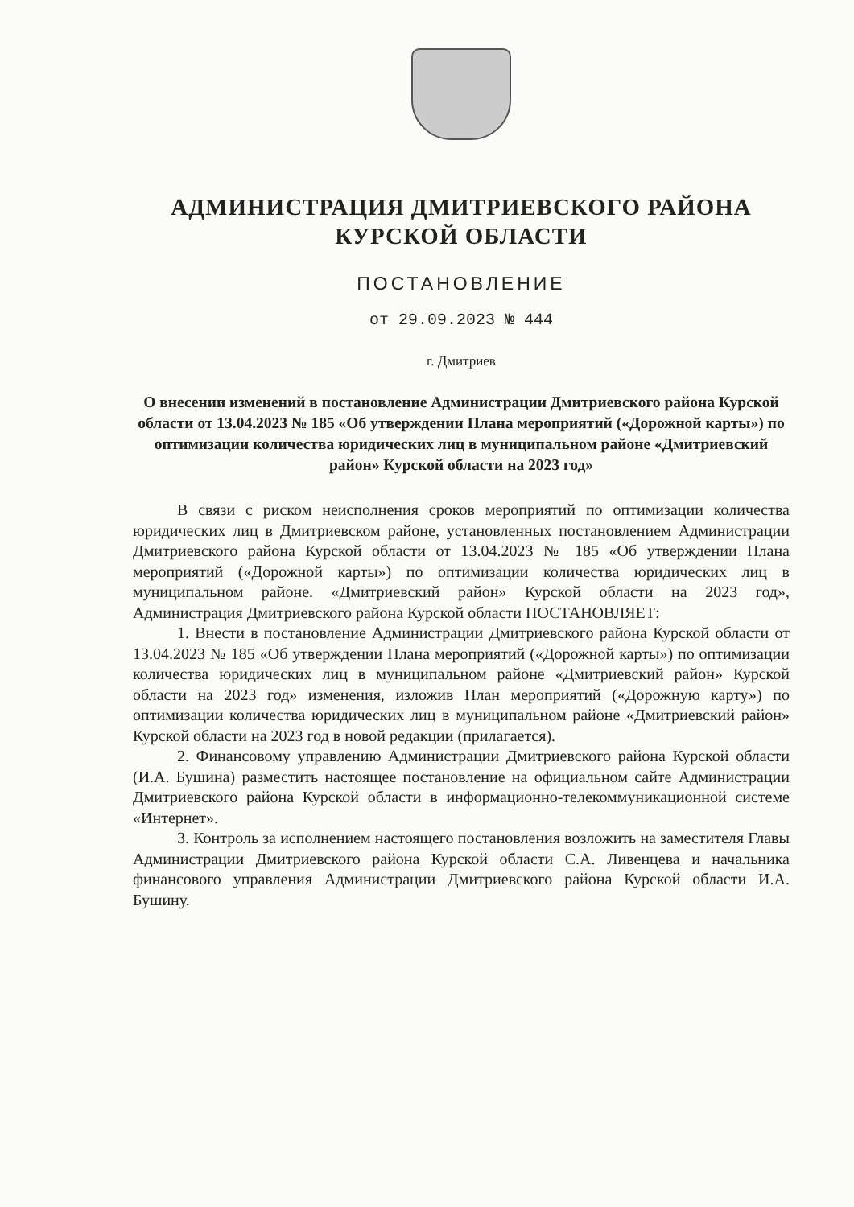АДМИНИСТРАЦИЯ ДМИТРИЕВСКОГО РАЙОНА
КУРСКОЙ ОБЛАСТИ
ПОСТАНОВЛЕНИЕ
от 29.09.2023 № 444
г. Дмитриев
О внесении изменений в постановление Администрации Дмитриевского района Курской области от 13.04.2023 № 185 «Об утверждении Плана мероприятий («Дорожной карты») по оптимизации количества юридических лиц в муниципальном районе «Дмитриевский район» Курской области на 2023 год»
В связи с риском неисполнения сроков мероприятий по оптимизации количества юридических лиц в Дмитриевском районе, установленных постановлением Администрации Дмитриевского района Курской области от 13.04.2023 № 185 «Об утверждении Плана мероприятий («Дорожной карты») по оптимизации количества юридических лиц в муниципальном районе. «Дмитриевский район» Курской области на 2023 год», Администрация Дмитриевского района Курской области ПОСТАНОВЛЯЕТ:
1. Внести в постановление Администрации Дмитриевского района Курской области от 13.04.2023 № 185 «Об утверждении Плана мероприятий («Дорожной карты») по оптимизации количества юридических лиц в муниципальном районе «Дмитриевский район» Курской области на 2023 год» изменения, изложив План мероприятий («Дорожную карту») по оптимизации количества юридических лиц в муниципальном районе «Дмитриевский район» Курской области на 2023 год в новой редакции (прилагается).
2. Финансовому управлению Администрации Дмитриевского района Курской области (И.А. Бушина) разместить настоящее постановление на официальном сайте Администрации Дмитриевского района Курской области в информационно-телекоммуникационной системе «Интернет».
3. Контроль за исполнением настоящего постановления возложить на заместителя Главы Администрации Дмитриевского района Курской области С.А. Ливенцева и начальника финансового управления Администрации Дмитриевского района Курской области И.А. Бушину.